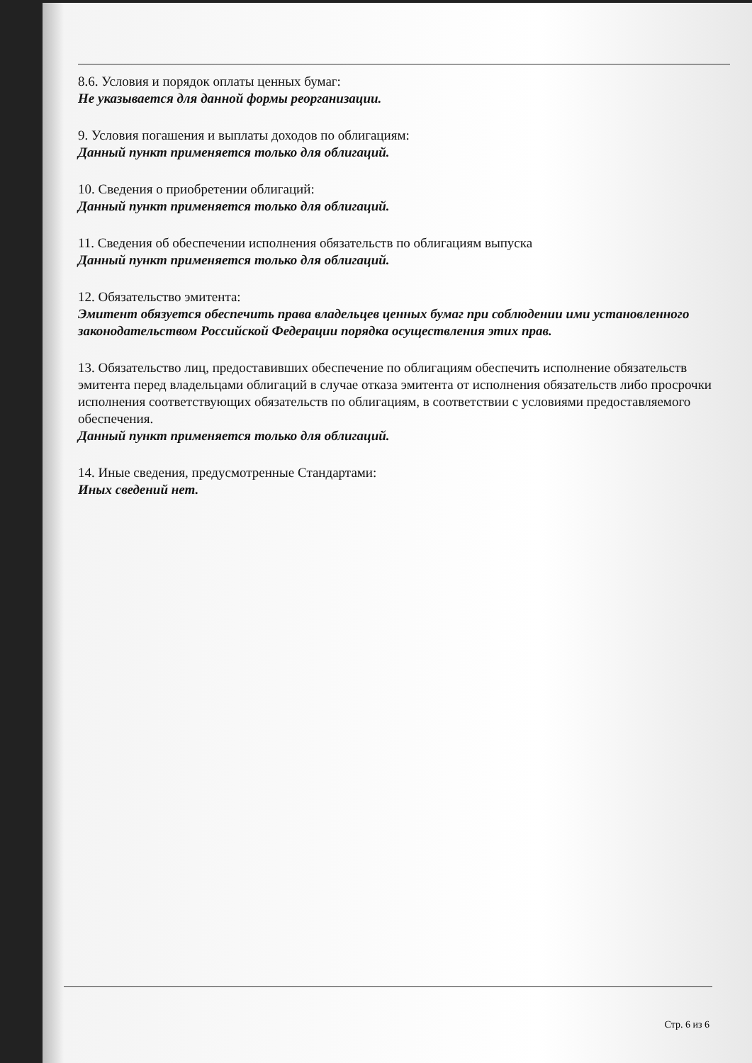8.6. Условия и порядок оплаты ценных бумаг:
Не указывается для данной формы реорганизации.
9. Условия погашения и выплаты доходов по облигациям:
Данный пункт применяется только для облигаций.
10. Сведения о приобретении облигаций:
Данный пункт применяется только для облигаций.
11. Сведения об обеспечении исполнения обязательств по облигациям выпуска
Данный пункт применяется только для облигаций.
12. Обязательство эмитента:
Эмитент обязуется обеспечить права владельцев ценных бумаг при соблюдении ими установленного законодательством Российской Федерации порядка осуществления этих прав.
13. Обязательство лиц, предоставивших обеспечение по облигациям обеспечить исполнение обязательств эмитента перед владельцами облигаций в случае отказа эмитента от исполнения обязательств либо просрочки исполнения соответствующих обязательств по облигациям, в соответствии с условиями предоставляемого обеспечения.
Данный пункт применяется только для облигаций.
14. Иные сведения, предусмотренные Стандартами:
Иных сведений нет.
Стр. 6 из 6